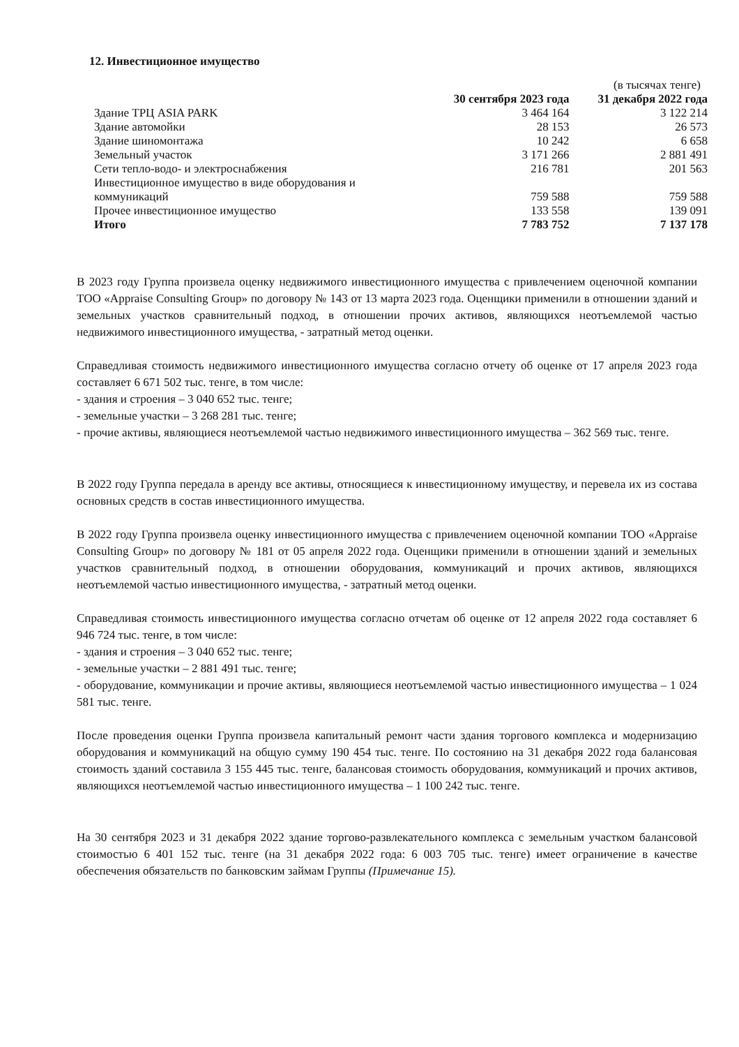12. Инвестиционное имущество
(в тысячах тенге)
| | 30 сентября 2023 года | 31 декабря 2022 года |
| --- | --- | --- |
| Здание ТРЦ ASIA PARK | 3 464 164 | 3 122 214 |
| Здание автомойки | 28 153 | 26 573 |
| Здание шиномонтажа | 10 242 | 6 658 |
| Земельный участок | 3 171 266 | 2 881 491 |
| Сети тепло-водо- и электроснабжения | 216 781 | 201 563 |
| Инвестиционное имущество в виде оборудования и коммуникаций | 759 588 | 759 588 |
| Прочее инвестиционное имущество | 133 558 | 139 091 |
| Итого | 7 783 752 | 7 137 178 |
В 2023 году Группа произвела оценку недвижимого инвестиционного имущества с привлечением оценочной компании ТОО «Appraise Consulting Group» по договору № 143 от 13 марта 2023 года. Оценщики применили в отношении зданий и земельных участков сравнительный подход, в отношении прочих активов, являющихся неотъемлемой частью недвижимого инвестиционного имущества, - затратный метод оценки.
Справедливая стоимость недвижимого инвестиционного имущества согласно отчету об оценке от 17 апреля 2023 года составляет 6 671 502 тыс. тенге, в том числе:
- здания и строения – 3 040 652 тыс. тенге;
- земельные участки – 3 268 281 тыс. тенге;
- прочие активы, являющиеся неотъемлемой частью недвижимого инвестиционного имущества – 362 569 тыс. тенге.
В 2022 году Группа передала в аренду все активы, относящиеся к инвестиционному имуществу, и перевела их из состава основных средств в состав инвестиционного имущества.
В 2022 году Группа произвела оценку инвестиционного имущества с привлечением оценочной компании ТОО «Appraise Consulting Group» по договору № 181 от 05 апреля 2022 года. Оценщики применили в отношении зданий и земельных участков сравнительный подход, в отношении оборудования, коммуникаций и прочих активов, являющихся неотъемлемой частью инвестиционного имущества, - затратный метод оценки.
Справедливая стоимость инвестиционного имущества согласно отчетам об оценке от 12 апреля 2022 года составляет 6 946 724 тыс. тенге, в том числе:
- здания и строения – 3 040 652 тыс. тенге;
- земельные участки – 2 881 491 тыс. тенге;
- оборудование, коммуникации и прочие активы, являющиеся неотъемлемой частью инвестиционного имущества – 1 024 581 тыс. тенге.
После проведения оценки Группа произвела капитальный ремонт части здания торгового комплекса и модернизацию оборудования и коммуникаций на общую сумму 190 454 тыс. тенге. По состоянию на 31 декабря 2022 года балансовая стоимость зданий составила 3 155 445 тыс. тенге, балансовая стоимость оборудования, коммуникаций и прочих активов, являющихся неотъемлемой частью инвестиционного имущества – 1 100 242 тыс. тенге.
На 30 сентября 2023 и 31 декабря 2022 здание торгово-развлекательного комплекса с земельным участком балансовой стоимостью 6 401 152 тыс. тенге (на 31 декабря 2022 года: 6 003 705 тыс. тенге) имеет ограничение в качестве обеспечения обязательств по банковским займам Группы (Примечание 15).